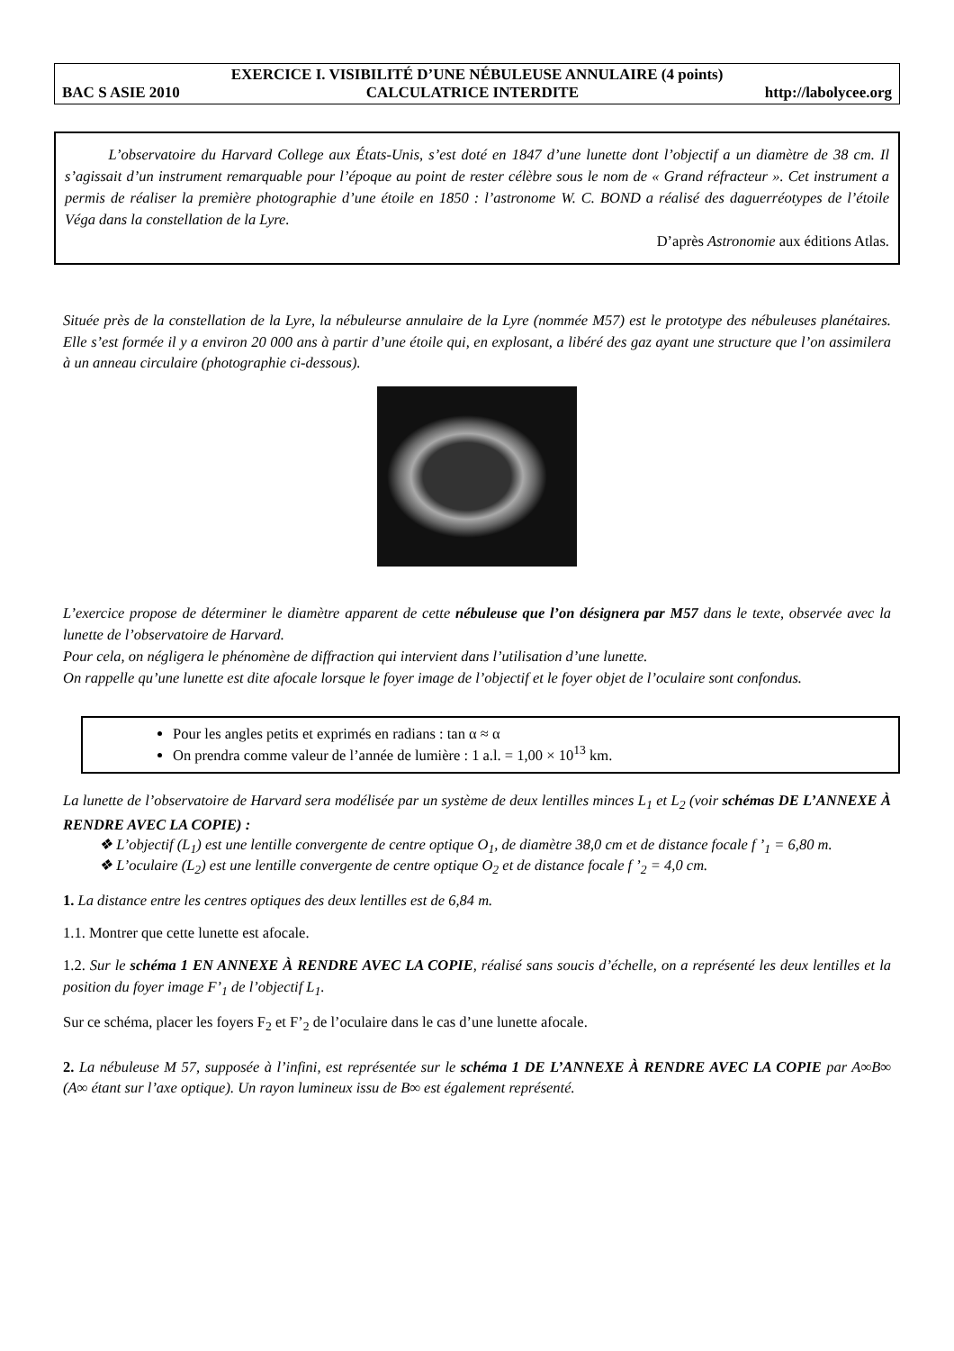EXERCICE I. VISIBILITÉ D’UNE NÉBULEUSE ANNULAIRE (4 points)
BAC S ASIE 2010 CALCULATRICE INTERDITE http://labolycee.org
L’observatoire du Harvard College aux États-Unis, s’est doté en 1847 d’une lunette dont l’objectif a un diamètre de 38 cm. Il s’agissait d’un instrument remarquable pour l’époque au point de rester célèbre sous le nom de « Grand réfracteur ». Cet instrument a permis de réaliser la première photographie d’une étoile en 1850 : l’astronome W. C. BOND a réalisé des daguerréotypes de l’étoile Véga dans la constellation de la Lyre.
D’après Astronomie aux éditions Atlas.
Située près de la constellation de la Lyre, la nébuleurse annulaire de la Lyre (nommée M57) est le prototype des nébuleuses planétaires. Elle s’est formée il y a environ 20 000 ans à partir d’une étoile qui, en explosant, a libéré des gaz ayant une structure que l’on assimilera à un anneau circulaire (photographie ci-dessous).
L’exercice propose de déterminer le diamètre apparent de cette nébuleuse que l’on désignera par M57 dans le texte, observée avec la lunette de l’observatoire de Harvard.
Pour cela, on négligera le phénomène de diffraction qui intervient dans l’utilisation d’une lunette.
On rappelle qu’une lunette est dite afocale lorsque le foyer image de l’objectif et le foyer objet de l’oculaire sont confondus.
Pour les angles petits et exprimés en radians : tan α ≈ α
On prendra comme valeur de l’année de lumière : 1 a.l. = 1,00 × 10<sup>13</sup> km.
La lunette de l’observatoire de Harvard sera modélisée par un système de deux lentilles minces L<sub>1</sub> et L<sub>2</sub> (voir schémas DE L’ANNEXE À RENDRE AVEC LA COPIE) :
❖ L’objectif (L<sub>1</sub>) est une lentille convergente de centre optique O<sub>1</sub>, de diamètre 38,0 cm et de distance focale f ’<sub>1</sub> = 6,80 m.
❖ L’oculaire (L<sub>2</sub>) est une lentille convergente de centre optique O<sub>2</sub> et de distance focale f ’<sub>2</sub> = 4,0 cm.
1. La distance entre les centres optiques des deux lentilles est de 6,84 m.
1.1. Montrer que cette lunette est afocale.
1.2. Sur le schéma 1 EN ANNEXE À RENDRE AVEC LA COPIE, réalisé sans soucis d’échelle, on a représenté les deux lentilles et la position du foyer image F’<sub>1</sub> de l’objectif L<sub>1</sub>.
Sur ce schéma, placer les foyers F<sub>2</sub> et F’<sub>2</sub> de l’oculaire dans le cas d’une lunette afocale.
2. La nébuleuse M 57, supposée à l’infini, est représentée sur le schéma 1 DE L’ANNEXE À RENDRE AVEC LA COPIE par A∞B∞ (A∞ étant sur l’axe optique). Un rayon lumineux issu de B∞ est également représenté.